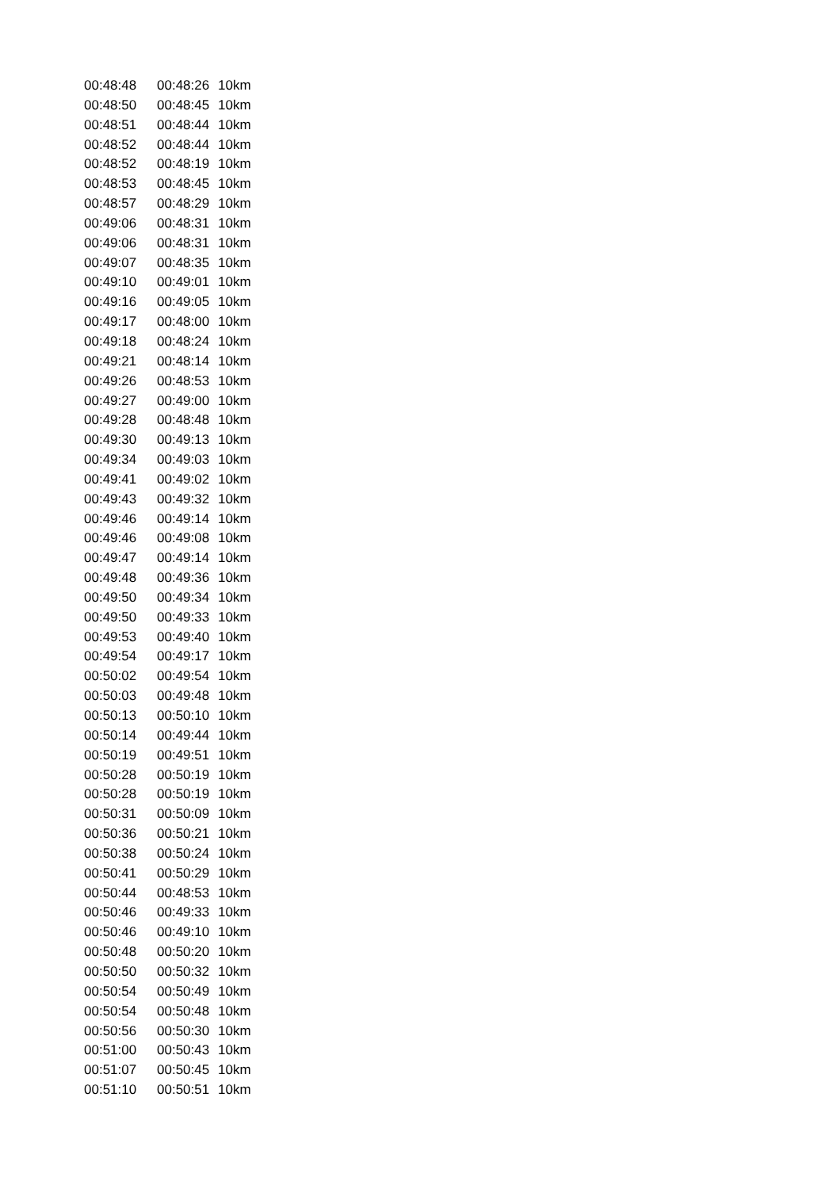| 00:48:48 | 00:48:26 | 10km |
| 00:48:50 | 00:48:45 | 10km |
| 00:48:51 | 00:48:44 | 10km |
| 00:48:52 | 00:48:44 | 10km |
| 00:48:52 | 00:48:19 | 10km |
| 00:48:53 | 00:48:45 | 10km |
| 00:48:57 | 00:48:29 | 10km |
| 00:49:06 | 00:48:31 | 10km |
| 00:49:06 | 00:48:31 | 10km |
| 00:49:07 | 00:48:35 | 10km |
| 00:49:10 | 00:49:01 | 10km |
| 00:49:16 | 00:49:05 | 10km |
| 00:49:17 | 00:48:00 | 10km |
| 00:49:18 | 00:48:24 | 10km |
| 00:49:21 | 00:48:14 | 10km |
| 00:49:26 | 00:48:53 | 10km |
| 00:49:27 | 00:49:00 | 10km |
| 00:49:28 | 00:48:48 | 10km |
| 00:49:30 | 00:49:13 | 10km |
| 00:49:34 | 00:49:03 | 10km |
| 00:49:41 | 00:49:02 | 10km |
| 00:49:43 | 00:49:32 | 10km |
| 00:49:46 | 00:49:14 | 10km |
| 00:49:46 | 00:49:08 | 10km |
| 00:49:47 | 00:49:14 | 10km |
| 00:49:48 | 00:49:36 | 10km |
| 00:49:50 | 00:49:34 | 10km |
| 00:49:50 | 00:49:33 | 10km |
| 00:49:53 | 00:49:40 | 10km |
| 00:49:54 | 00:49:17 | 10km |
| 00:50:02 | 00:49:54 | 10km |
| 00:50:03 | 00:49:48 | 10km |
| 00:50:13 | 00:50:10 | 10km |
| 00:50:14 | 00:49:44 | 10km |
| 00:50:19 | 00:49:51 | 10km |
| 00:50:28 | 00:50:19 | 10km |
| 00:50:28 | 00:50:19 | 10km |
| 00:50:31 | 00:50:09 | 10km |
| 00:50:36 | 00:50:21 | 10km |
| 00:50:38 | 00:50:24 | 10km |
| 00:50:41 | 00:50:29 | 10km |
| 00:50:44 | 00:48:53 | 10km |
| 00:50:46 | 00:49:33 | 10km |
| 00:50:46 | 00:49:10 | 10km |
| 00:50:48 | 00:50:20 | 10km |
| 00:50:50 | 00:50:32 | 10km |
| 00:50:54 | 00:50:49 | 10km |
| 00:50:54 | 00:50:48 | 10km |
| 00:50:56 | 00:50:30 | 10km |
| 00:51:00 | 00:50:43 | 10km |
| 00:51:07 | 00:50:45 | 10km |
| 00:51:10 | 00:50:51 | 10km |